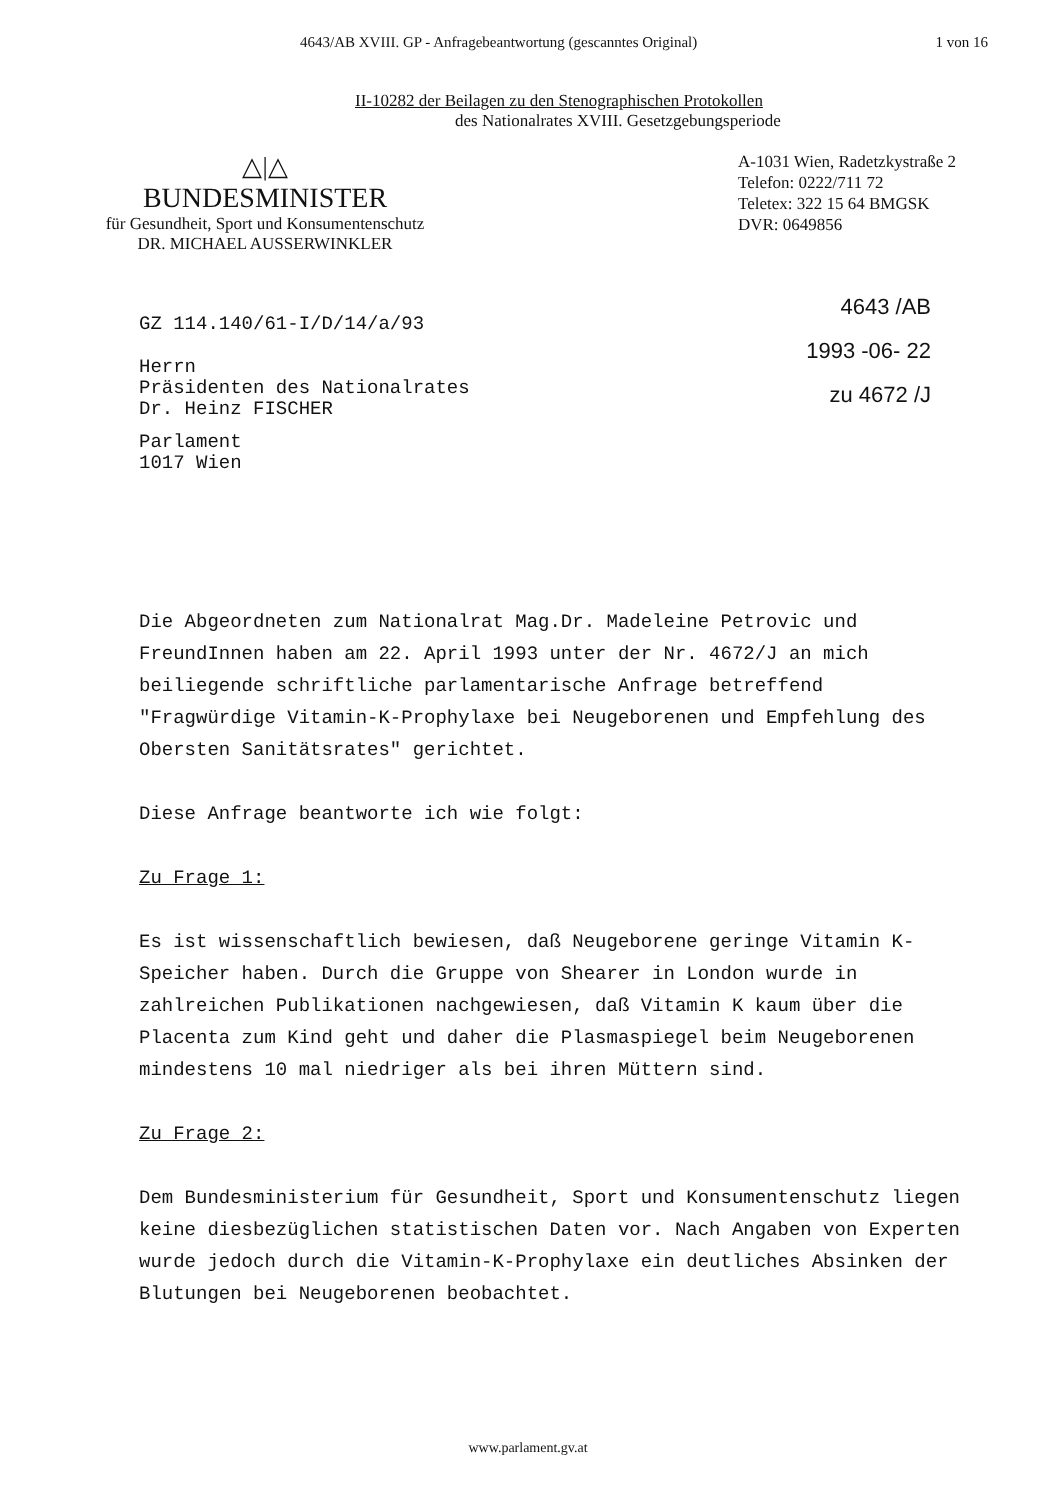4643/AB XVIII. GP - Anfragebeantwortung (gescanntes Original) 1 von 16
II-10282 der Beilagen zu den Stenographischen Protokollen
des Nationalrates XVIII. Gesetzgebungsperiode
△|△
BUNDESMINISTER
für Gesundheit, Sport und Konsumentenschutz
DR. MICHAEL AUSSERWINKLER
A-1031 Wien, Radetzkystraße 2
Telefon: 0222/711 72
Teletex: 322 15 64 BMGSK
DVR: 0649856
4643 /AB
1993 -06- 22
zu 4672 /J
GZ 114.140/61-I/D/14/a/93
Herrn
Präsidenten des Nationalrates
Dr. Heinz FISCHER
Parlament
1017 Wien
Die Abgeordneten zum Nationalrat Mag.Dr. Madeleine Petrovic und FreundInnen haben am 22. April 1993 unter der Nr. 4672/J an mich beiliegende schriftliche parlamentarische Anfrage betreffend "Fragwürdige Vitamin-K-Prophylaxe bei Neugeborenen und Empfehlung des Obersten Sanitätsrates" gerichtet.
Diese Anfrage beantworte ich wie folgt:
Zu Frage 1:
Es ist wissenschaftlich bewiesen, daß Neugeborene geringe Vitamin K-Speicher haben. Durch die Gruppe von Shearer in London wurde in zahlreichen Publikationen nachgewiesen, daß Vitamin K kaum über die Placenta zum Kind geht und daher die Plasmaspiegel beim Neugeborenen mindestens 10 mal niedriger als bei ihren Müttern sind.
Zu Frage 2:
Dem Bundesministerium für Gesundheit, Sport und Konsumentenschutz liegen keine diesbezüglichen statistischen Daten vor. Nach Angaben von Experten wurde jedoch durch die Vitamin-K-Prophylaxe ein deutliches Absinken der Blutungen bei Neugeborenen beobachtet.
www.parlament.gv.at